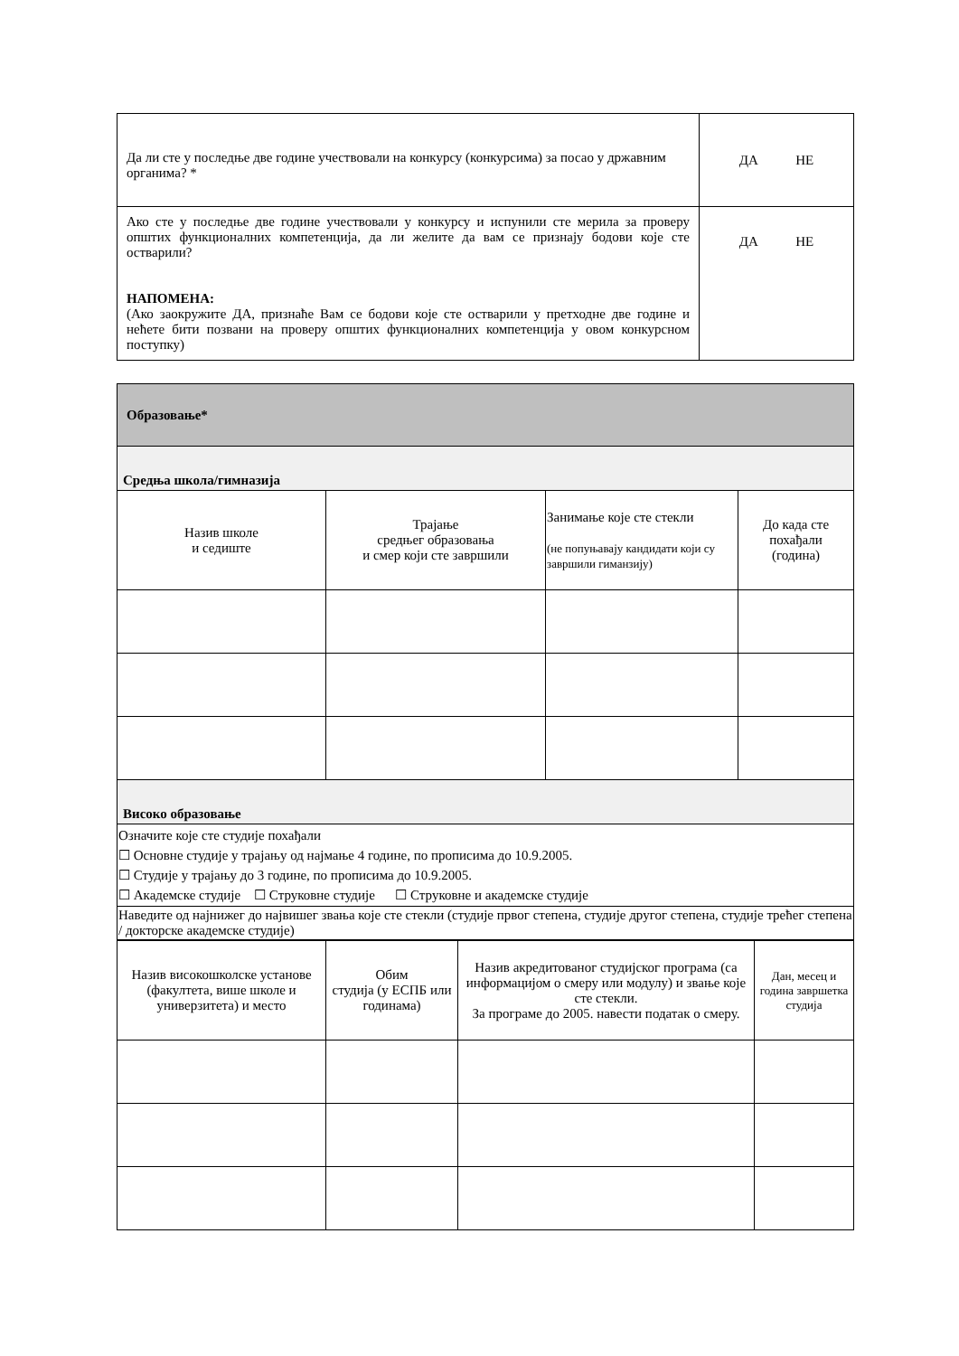| Да ли сте у последње две године учествовали на конкурсу (конкурсима) за посао у државним органима? * | ДА НЕ |
| Ако сте у последње две године учествовали у конкурсу и испунили сте мерила за проверу општих функционалних компетенција, да ли желите да вам се признају бодови које сте остварили? НАПОМЕНА: (Ако заокружите ДА, признаће Вам се бодови које сте остварили у претходне две године и нећете бити позвани на проверу општих функционалних компетенција у овом конкурсном поступку) | ДА НЕ |
| Образовање* | | | |
| Средња школа/гимназија | | | |
| Назив школе и седиште | Трајање средњег образовања и смер који сте завршили | Занимање које сте стекли (не попуњавају кандидати који су завршили гиманзију) | До када сте похађали (година) |
| Високо образовање | | | |
| Означите које сте студије похађали ☐ Основне студије у трајању од најмање 4 године, по прописима до 10.9.2005. ☐ Студије у трајању до 3 године, по прописима до 10.9.2005. ☐ Академске студије ☐ Струковне студије ☐ Струковне и академске студије | | | |
| Наведите од најнижег до највишег звања које сте стекли (студије првог степена, студије другог степена, студије трећег степена / докторске академске студије) | | | |
| Назив високошколске установе (факултета, више школе и универзитета) и место | Обим студија (у ЕСПБ или годинама) | Назив акредитованог студијског програма (са информацијом о смеру или модулу) и звање које сте стекли. За програме до 2005. навести податак о смеру. | Дан, месец и година завршетка студија |
| --- | --- | --- | --- |